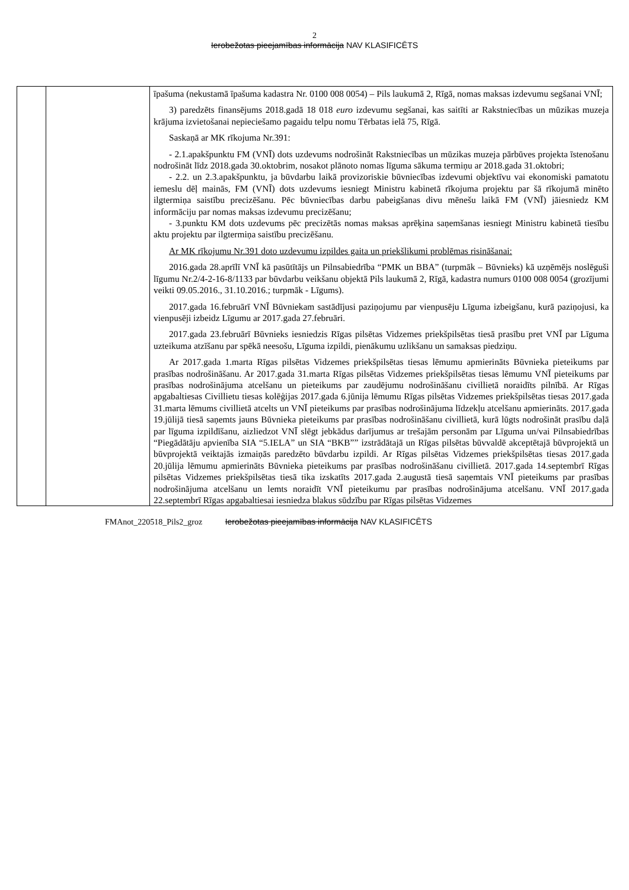2
Ierobežotas pieejamības informācija NAV KLASIFICĒTS
| | | īpašuma (nekustamā īpašuma kadastra Nr. 0100 008 0054) – Pils laukumā 2, Rīgā, nomas maksas izdevumu segšanai VNĪ; 3) paredzēts finansējums 2018.gadā 18 018 euro izdevumu segšanai, kas saitīti ar Rakstniecības un mūzikas muzeja krājuma izvietošanai nepieciešamo pagaidu telpu nomu Tērbatas ielā 75, Rīgā. Saskaņā ar MK rīkojuma Nr.391: - 2.1.apakšpunktu FM (VNĪ) dots uzdevums nodrošināt Rakstniecības un mūzikas muzeja pārbūves projekta īstenošanu nodrošināt līdz 2018.gada 30.oktobrim, nosakot plānoto nomas līguma sākuma termiņu ar 2018.gada 31.oktobri; - 2.2. un 2.3.apakšpunktu, ja būvdarbu laikā provizoriskie būvniecības izdevumi objektīvu vai ekonomiski pamatotu iemeslu dēļ mainās, FM (VNĪ) dots uzdevums iesniegt Ministru kabinetā rīkojuma projektu par šā rīkojumā minēto ilgtermiņa saistību precizēšanu. Pēc būvniecības darbu pabeigšanas divu mēnešu laikā FM (VNĪ) jāiesniedz KM informāciju par nomas maksas izdevumu precizēšanu; - 3.punktu KM dots uzdevums pēc precizētās nomas maksas aprēķina saņemšanas iesniegt Ministru kabinetā tiesību aktu projektu par ilgtermiņa saistību precizēšanu. Ar MK rīkojumu Nr.391 doto uzdevumu izpildes gaita un priekšlikumi problēmas risināšanai: 2016.gada 28.aprīlī VNĪ kā pasūtītājs un Pilnsabiedrība “PMK un BBA” (turpmāk – Būvnieks) kā uzņēmējs noslēguši līgumu Nr.2/4-2-16-8/1133 par būvdarbu veikšanu objektā Pils laukumā 2, Rīgā, kadastra numurs 0100 008 0054 (grozījumi veikti 09.05.2016., 31.10.2016.; turpmāk - Līgums). 2017.gada 16.februārī VNĪ Būvniekam sastādījusi paziņojumu par vienpusēju Līguma izbeigšanu, kurā paziņojusi, ka vienpusēji izbeidz Līgumu ar 2017.gada 27.februāri. 2017.gada 23.februārī Būvnieks iesniedzis Rīgas pilsētas Vidzemes priekšpilsētas tiesā prasību pret VNĪ par Līguma uzteikuma atzīšanu par spēkā neesošu, Līguma izpildi, pienākumu uzlikšanu un samaksas piedziņu. Ar 2017.gada 1.marta Rīgas pilsētas Vidzemes priekšpilsētas tiesas lēmumu apmierināts Būvnieka pieteikums par prasības nodrošināšanu. Ar 2017.gada 31.marta Rīgas pilsētas Vidzemes priekšpilsētas tiesas lēmumu VNĪ pieteikums par prasības nodrošinājuma atcelšanu un pieteikums par zaudējumu nodrošināšanu civillietā noraidīts pilnībā. Ar Rīgas apgabaltiesas Civillietu tiesas kolēģijas 2017.gada 6.jūnija lēmumu Rīgas pilsētas Vidzemes priekšpilsētas tiesas 2017.gada 31.marta lēmums civillietā atcelts un VNĪ pieteikums par prasības nodrošinājuma līdzekļu atcelšanu apmierināts. 2017.gada 19.jūlijā tiesā saņemts jauns Būvnieka pieteikums par prasības nodrošināšanu civillietā, kurā lūgts nodrošināt prasību daļā par līguma izpildīšanu, aizliedzot VNĪ slēgt jebkādus darījumus ar trešajām personām par Līguma un/vai Pilnsabiedrības “Piegādātāju apvienība SIA “5.IELA” un SIA “BKB”” izstrādātajā un Rīgas pilsētas būvvaldē akceptētajā būvprojektā un būvprojektā veiktajās izmaiņās paredzēto būvdarbu izpildi. Ar Rīgas pilsētas Vidzemes priekšpilsētas tiesas 2017.gada 20.jūlija lēmumu apmierināts Būvnieka pieteikums par prasības nodrošināšanu civillietā. 2017.gada 14.septembrī Rīgas pilsētas Vidzemes priekšpilsētas tiesā tika izskatīts 2017.gada 2.augustā tiesā saņemtais VNĪ pieteikums par prasības nodrošinājuma atcelšanu un lemts noraidīt VNĪ pieteikumu par prasības nodrošinājuma atcelšanu. VNĪ 2017.gada 22.septembrī Rīgas apgabaltiesai iesniedza blakus sūdzību par Rīgas pilsētas Vidzemes |
FMAnot_220518_Pils2_groz Ierobežotas pieejamības informācija NAV KLASIFICĒTS